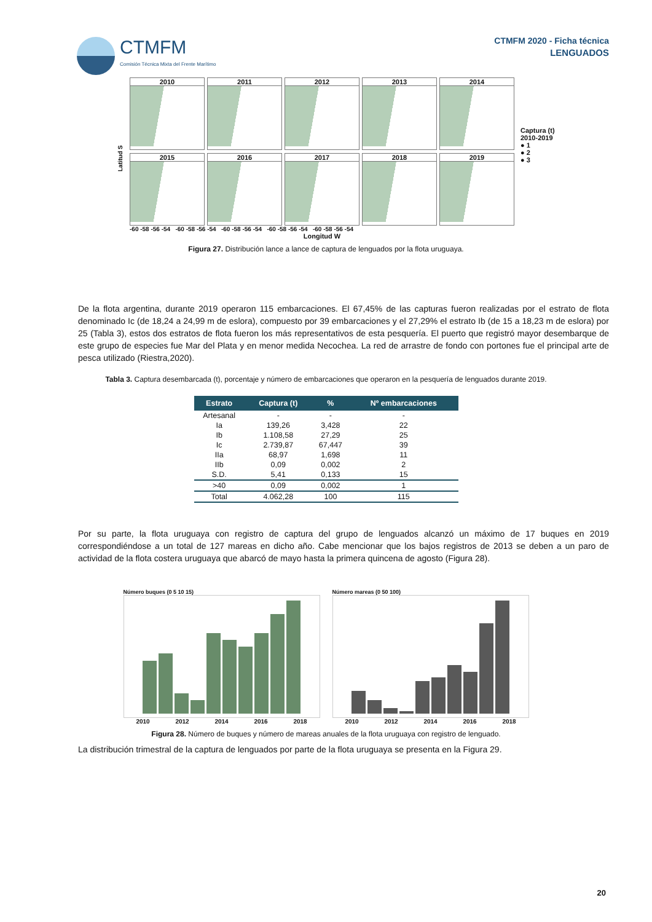CTMFM
Comisión Técnica Mixta del Frente Marítimo
CTMFM 2020 - Ficha técnica
LENGUADOS
Latitud S
2010
2011
2012
2013
2014
2015
2016
2017
2018
2019
-60 -58 -56 -54 -60 -58 -56 -54 -60 -58 -56 -54 -60 -58 -56 -54 -60 -58 -56 -54
Longitud W
Captura (t)
2010-2019
● 1
● 2
● 3
Figura 27. Distribución lance a lance de captura de lenguados por la flota uruguaya.
De la flota argentina, durante 2019 operaron 115 embarcaciones. El 67,45% de las capturas fueron realizadas por el estrato de flota denominado Ic (de 18,24 a 24,99 m de eslora), compuesto por 39 embarcaciones y el 27,29% el estrato Ib (de 15 a 18,23 m de eslora) por 25 (Tabla 3), estos dos estratos de flota fueron los más representativos de esta pesquería. El puerto que registró mayor desembarque de este grupo de especies fue Mar del Plata y en menor medida Necochea. La red de arrastre de fondo con portones fue el principal arte de pesca utilizado (Riestra,2020).
Tabla 3. Captura desembarcada (t), porcentaje y número de embarcaciones que operaron en la pesquería de lenguados durante 2019.
| Estrato | Captura (t) | % | Nº embarcaciones |
| --- | --- | --- | --- |
| Artesanal | - | - | - |
| Ia | 139,26 | 3,428 | 22 |
| Ib | 1.108,58 | 27,29 | 25 |
| Ic | 2.739,87 | 67,447 | 39 |
| IIa | 68,97 | 1,698 | 11 |
| IIb | 0,09 | 0,002 | 2 |
| S.D. | 5,41 | 0,133 | 15 |
| >40 | 0,09 | 0,002 | 1 |
| Total | 4.062,28 | 100 | 115 |
Por su parte, la flota uruguaya con registro de captura del grupo de lenguados alcanzó un máximo de 17 buques en 2019 correspondiéndose a un total de 127 mareas en dicho año. Cabe mencionar que los bajos registros de 2013 se deben a un paro de actividad de la flota costera uruguaya que abarcó de mayo hasta la primera quincena de agosto (Figura 28).
Número buques (0 5 10 15)
2010 2012 2014 2016 2018
Número mareas (0 50 100)
2010 2012 2014 2016 2018
Figura 28. Número de buques y número de mareas anuales de la flota uruguaya con registro de lenguado.
La distribución trimestral de la captura de lenguados por parte de la flota uruguaya se presenta en la Figura 29.
20